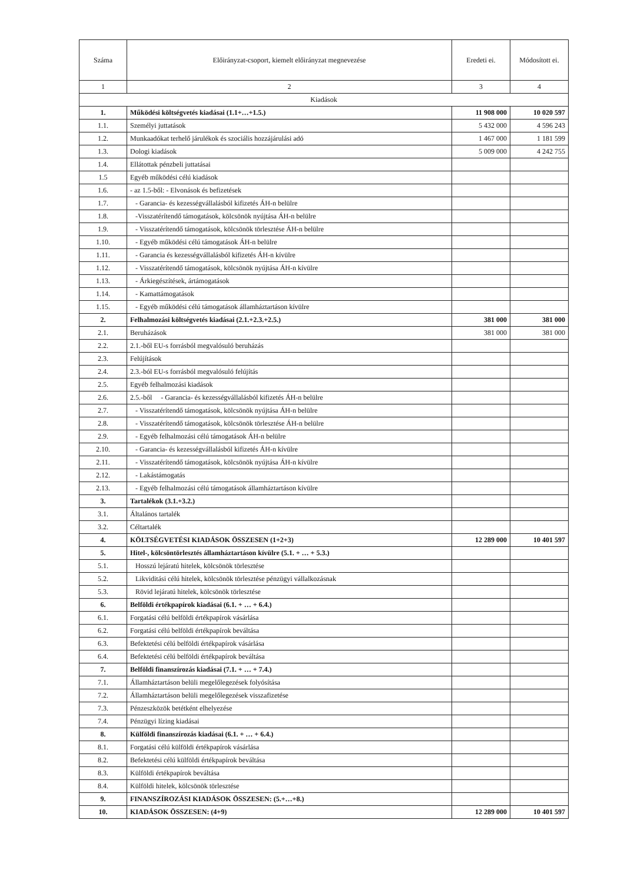| Száma | Előirányzat-csoport, kiemelt előirányzat megnevezése | Eredeti ei. | Módosított ei. |
| --- | --- | --- | --- |
| 1 | 2 | 3 | 4 |
| Kiadások | | | |
| 1. | Működési költségvetés kiadásai (1.1+…+1.5.) | 11 908 000 | 10 020 597 |
| 1.1. | Személyi juttatások | 5 432 000 | 4 596 243 |
| 1.2. | Munkaadókat terhelő járulékok és szociális hozzájárulási adó | 1 467 000 | 1 181 599 |
| 1.3. | Dologi kiadások | 5 009 000 | 4 242 755 |
| 1.4. | Ellátottak pénzbeli juttatásai | | |
| 1.5 | Egyéb működési célú kiadások | | |
| 1.6. | - az 1.5-ből: - Elvonások és befizetések | | |
| 1.7. | - Garancia- és kezességvállalásból kifizetés ÁH-n belülre | | |
| 1.8. | -Visszatérítendő támogatások, kölcsönök nyújtása ÁH-n belülre | | |
| 1.9. | - Visszatérítendő támogatások, kölcsönök törlesztése ÁH-n belülre | | |
| 1.10. | - Egyéb működési célú támogatások ÁH-n belülre | | |
| 1.11. | - Garancia és kezességvállalásból kifizetés ÁH-n kívülre | | |
| 1.12. | - Visszatérítendő támogatások, kölcsönök nyújtása ÁH-n kívülre | | |
| 1.13. | - Árkiegészítések, ártámogatások | | |
| 1.14. | - Kamattámogatások | | |
| 1.15. | - Egyéb működési célú támogatások államháztartáson kívülre | | |
| 2. | Felhalmozási költségvetés kiadásai (2.1.+2.3.+2.5.) | 381 000 | 381 000 |
| 2.1. | Beruházások | 381 000 | 381 000 |
| 2.2. | 2.1.-ből EU-s forrásból megvalósuló beruházás | | |
| 2.3. | Felújítások | | |
| 2.4. | 2.3.-ból EU-s forrásból megvalósuló felújítás | | |
| 2.5. | Egyéb felhalmozási kiadások | | |
| 2.6. | 2.5.-ből - Garancia- és kezességvállalásból kifizetés ÁH-n belülre | | |
| 2.7. | - Visszatérítendő támogatások, kölcsönök nyújtása ÁH-n belülre | | |
| 2.8. | - Visszatérítendő támogatások, kölcsönök törlesztése ÁH-n belülre | | |
| 2.9. | - Egyéb felhalmozási célú támogatások ÁH-n belülre | | |
| 2.10. | - Garancia- és kezességvállalásból kifizetés ÁH-n kívülre | | |
| 2.11. | - Visszatérítendő támogatások, kölcsönök nyújtása ÁH-n kívülre | | |
| 2.12. | - Lakástámogatás | | |
| 2.13. | - Egyéb felhalmozási célú támogatások államháztartáson kívülre | | |
| 3. | Tartalékok (3.1.+3.2.) | | |
| 3.1. | Általános tartalék | | |
| 3.2. | Céltartalék | | |
| 4. | KÖLTSÉGVETÉSI KIADÁSOK ÖSSZESEN (1+2+3) | 12 289 000 | 10 401 597 |
| 5. | Hitel-, kölcsöntörlesztés államháztartáson kívülre (5.1. + … + 5.3.) | | |
| 5.1. | Hosszú lejáratú hitelek, kölcsönök törlesztése | | |
| 5.2. | Likviditási célú hitelek, kölcsönök törlesztése pénzügyi vállalkozásnak | | |
| 5.3. | Rövid lejáratú hitelek, kölcsönök törlesztése | | |
| 6. | Belföldi értékpapírok kiadásai (6.1. + … + 6.4.) | | |
| 6.1. | Forgatási célú belföldi értékpapírok vásárlása | | |
| 6.2. | Forgatási célú belföldi értékpapírok beváltása | | |
| 6.3. | Befektetési célú belföldi értékpapírok vásárlása | | |
| 6.4. | Befektetési célú belföldi értékpapírok beváltása | | |
| 7. | Belföldi finanszírozás kiadásai (7.1. + … + 7.4.) | | |
| 7.1. | Államháztartáson belüli megelőlegezések folyósítása | | |
| 7.2. | Államháztartáson belüli megelőlegezések visszafizetése | | |
| 7.3. | Pénzeszközök betétként elhelyezése | | |
| 7.4. | Pénzügyi lízing kiadásai | | |
| 8. | Külföldi finanszírozás kiadásai (6.1. + … + 6.4.) | | |
| 8.1. | Forgatási célú külföldi értékpapírok vásárlása | | |
| 8.2. | Befektetési célú külföldi értékpapírok beváltása | | |
| 8.3. | Külföldi értékpapírok beváltása | | |
| 8.4. | Külföldi hitelek, kölcsönök törlesztése | | |
| 9. | FINANSZÍROZÁSI KIADÁSOK ÖSSZESEN: (5.+…+8.) | | |
| 10. | KIADÁSOK ÖSSZESEN: (4+9) | 12 289 000 | 10 401 597 |